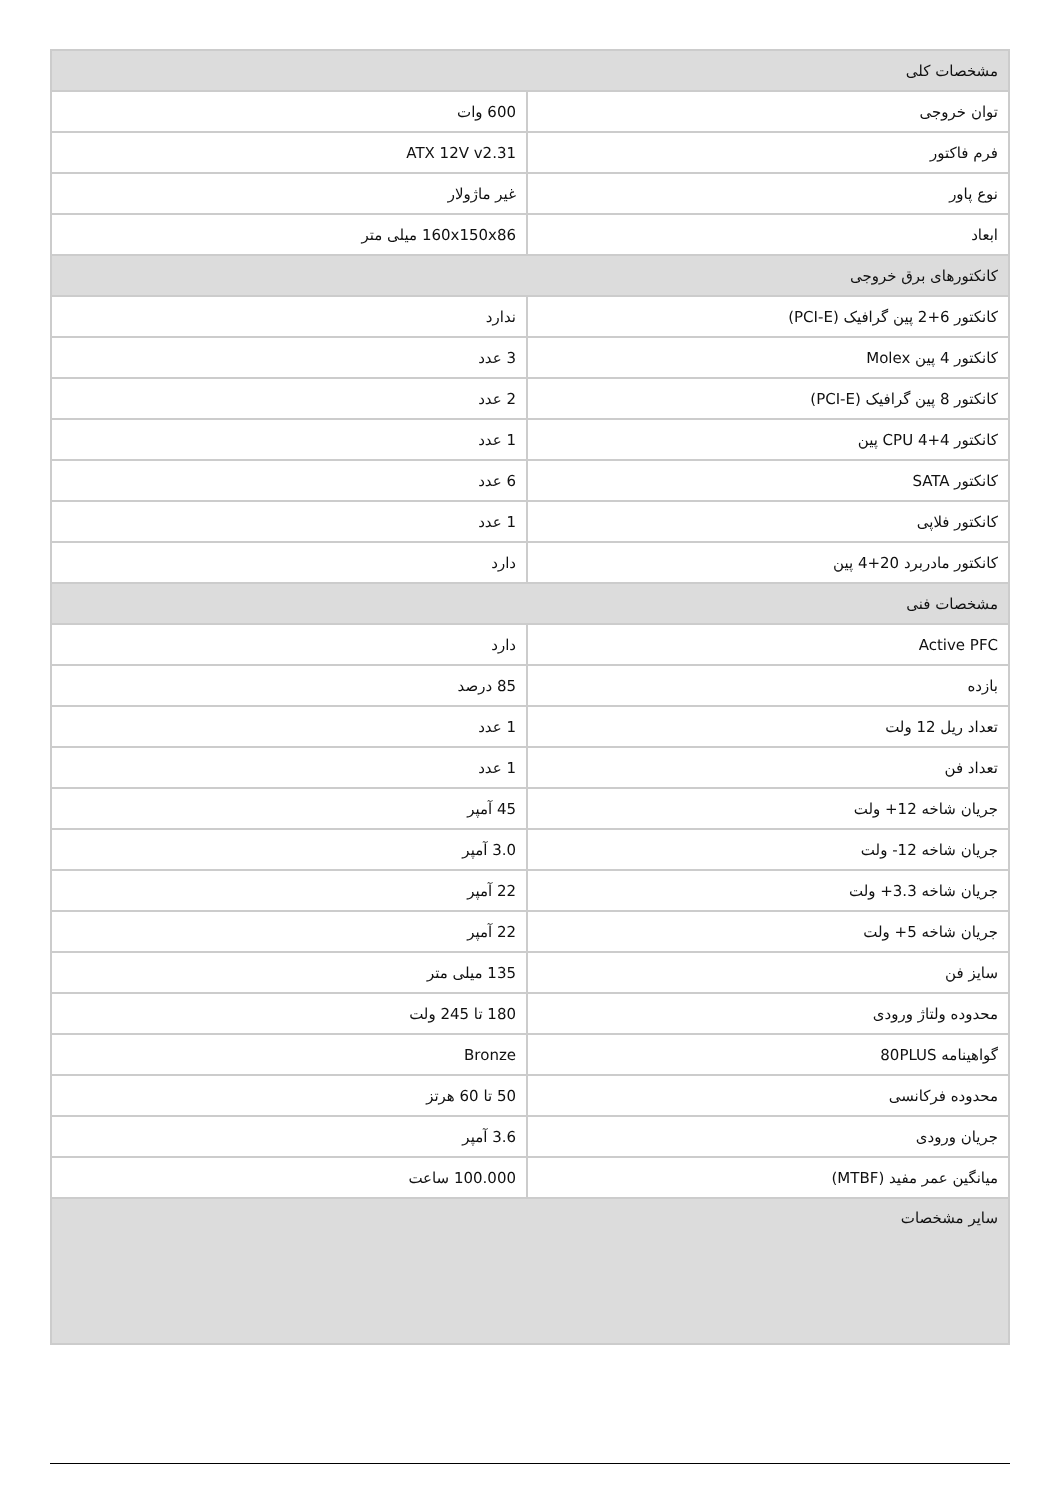| مشخصات کلی | |
| --- | --- |
| توان خروجی | 600 وات |
| فرم فاکتور | ATX 12V v2.31 |
| نوع پاور | غیر ماژولار |
| ابعاد | 160x150x86 میلی متر |
| کانکتورهای برق خروجی | |
| کانکتور 6+2 پین گرافیک (PCI-E) | ندارد |
| کانکتور 4 پین Molex | 3 عدد |
| کانکتور 8 پین گرافیک (PCI-E) | 2 عدد |
| کانکتور CPU 4+4 پین | 1 عدد |
| کانکتور SATA | 6 عدد |
| کانکتور فلاپی | 1 عدد |
| کانکتور مادربرد 20+4 پین | دارد |
| مشخصات فنی | |
| Active PFC | دارد |
| بازده | 85 درصد |
| تعداد ریل 12 ولت | 1 عدد |
| تعداد فن | 1 عدد |
| جریان شاخه 12+ ولت | 45 آمپر |
| جریان شاخه 12- ولت | 3.0 آمپر |
| جریان شاخه 3.3+ ولت | 22 آمپر |
| جریان شاخه 5+ ولت | 22 آمپر |
| سایز فن | 135 میلی متر |
| محدوده ولتاژ ورودی | 180 تا 245 ولت |
| گواهینامه 80PLUS | Bronze |
| محدوده فرکانسی | 50 تا 60 هرتز |
| جریان ورودی | 3.6 آمپر |
| میانگین عمر مفید (MTBF) | 100.000 ساعت |
| سایر مشخصات | |